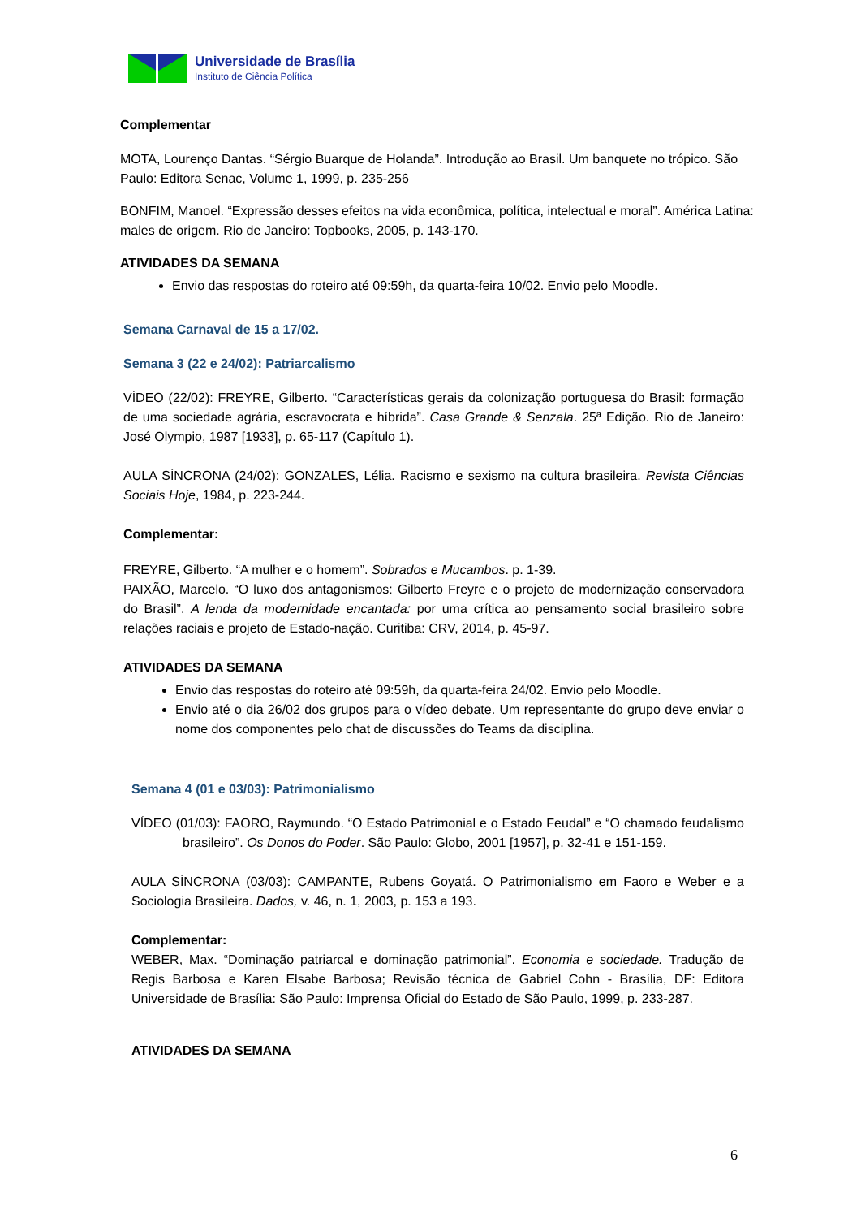Universidade de Brasília
Instituto de Ciência Política
Complementar
MOTA, Lourenço Dantas. “Sérgio Buarque de Holanda”. Introdução ao Brasil. Um banquete no trópico. São Paulo: Editora Senac, Volume 1, 1999, p. 235-256
BONFIM, Manoel. “Expressão desses efeitos na vida econômica, política, intelectual e moral”. América Latina: males de origem. Rio de Janeiro: Topbooks, 2005, p. 143-170.
ATIVIDADES DA SEMANA
Envio das respostas do roteiro até 09:59h, da quarta-feira 10/02. Envio pelo Moodle.
Semana Carnaval de 15 a 17/02.
Semana 3 (22 e 24/02): Patriarcalismo
VÍDEO (22/02): FREYRE, Gilberto. “Características gerais da colonização portuguesa do Brasil: formação de uma sociedade agrária, escravocrata e híbrida”. Casa Grande & Senzala. 25ª Edição. Rio de Janeiro: José Olympio, 1987 [1933], p. 65-117 (Capítulo 1).
AULA SÍNCRONA (24/02): GONZALES, Lélia. Racismo e sexismo na cultura brasileira. Revista Ciências Sociais Hoje, 1984, p. 223-244.
Complementar:
FREYRE, Gilberto. “A mulher e o homem”. Sobrados e Mucambos. p. 1-39.
PAIXÃO, Marcelo. “O luxo dos antagonismos: Gilberto Freyre e o projeto de modernização conservadora do Brasil”. A lenda da modernidade encantada: por uma crítica ao pensamento social brasileiro sobre relações raciais e projeto de Estado-nação. Curitiba: CRV, 2014, p. 45-97.
ATIVIDADES DA SEMANA
Envio das respostas do roteiro até 09:59h, da quarta-feira 24/02. Envio pelo Moodle.
Envio até o dia 26/02 dos grupos para o vídeo debate. Um representante do grupo deve enviar o nome dos componentes pelo chat de discussões do Teams da disciplina.
Semana 4 (01 e 03/03): Patrimonialismo
VÍDEO (01/03): FAORO, Raymundo. “O Estado Patrimonial e o Estado Feudal” e “O chamado feudalismo brasileiro”. Os Donos do Poder. São Paulo: Globo, 2001 [1957], p. 32-41 e 151-159.
AULA SÍNCRONA (03/03): CAMPANTE, Rubens Goyatá. O Patrimonialismo em Faoro e Weber e a Sociologia Brasileira. Dados, v. 46, n. 1, 2003, p. 153 a 193.
Complementar:
WEBER, Max. “Dominação patriarcal e dominação patrimonial”. Economia e sociedade. Tradução de Regis Barbosa e Karen Elsabe Barbosa; Revisão técnica de Gabriel Cohn - Brasília, DF: Editora Universidade de Brasília: São Paulo: Imprensa Oficial do Estado de São Paulo, 1999, p. 233-287.
ATIVIDADES DA SEMANA
6